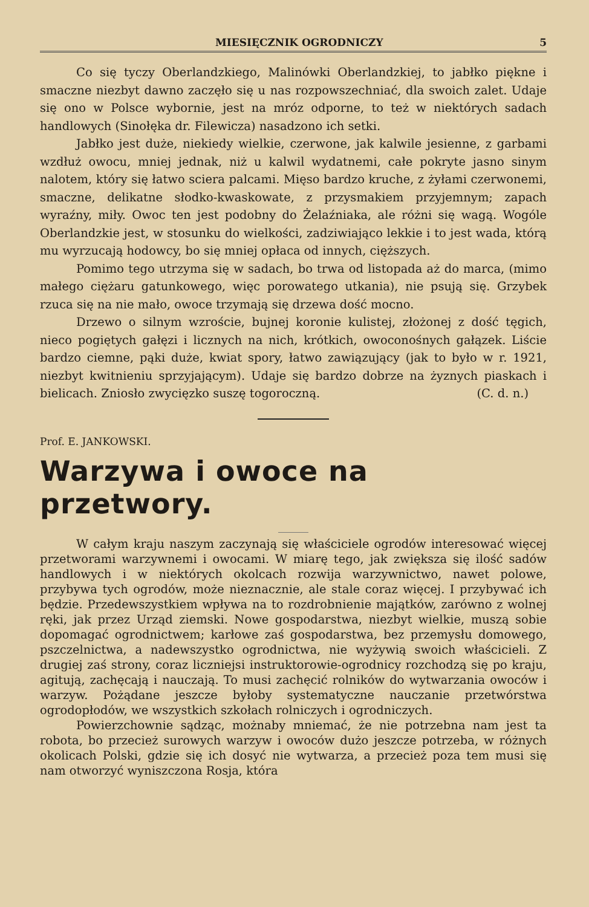MIESIĘCZNIK OGRODNICZY 5
Co się tyczy Oberlandzkiego, Malinówki Oberlandzkiej, to jabłko piękne i smaczne niezbyt dawno zaczęło się u nas rozpowszechniać, dla swoich zalet. Udaje się ono w Polsce wybornie, jest na mróz odporne, to też w niektórych sadach handlowych (Sinołęka dr. Filewicza) nasadzono ich setki.
Jabłko jest duże, niekiedy wielkie, czerwone, jak kalwile jesienne, z garbami wzdłuż owocu, mniej jednak, niż u kalwil wydatnemi, całe pokryte jasno sinym nalotem, który się łatwo sciera palcami. Mięso bardzo kruche, z żyłami czerwonemi, smaczne, delikatne słodko-kwaskowate, z przysmakiem przyjemnym; zapach wyraźny, miły. Owoc ten jest podobny do Żelaźniaka, ale różni się wagą. Wogóle Oberlandzkie jest, w stosunku do wielkości, zadziwiająco lekkie i to jest wada, którą mu wyrzucają hodowcy, bo się mniej opłaca od innych, cięższych.
Pomimo tego utrzyma się w sadach, bo trwa od listopada aż do marca, (mimo małego ciężaru gatunkowego, więc porowatego utkania), nie psują się. Grzybek rzuca się na nie mało, owoce trzymają się drzewa dość mocno.
Drzewo o silnym wzroście, bujnej koronie kulistej, złożonej z dość tęgich, nieco pogiętych gałęzi i licznych na nich, krótkich, owoconośnych gałązek. Liście bardzo ciemne, pąki duże, kwiat spory, łatwo zawiązujący (jak to było w r. 1921, niezbyt kwitnieniu sprzyjającym). Udaje się bardzo dobrze na żyznych piaskach i bielicach. Zniosło zwycięzko suszę togoroczną. (C. d. n.)
Prof. E. JANKOWSKI.
Warzywa i owoce na przetwory.
W całym kraju naszym zaczynają się właściciele ogrodów interesować więcej przetworami warzywnemi i owocami. W miarę tego, jak zwiększa się ilość sadów handlowych i w niektórych okolcach rozwija warzywnictwo, nawet polowe, przybywa tych ogrodów, może nieznacznie, ale stale coraz więcej. I przybywać ich będzie. Przedewszystkiem wpływa na to rozdrobnienie majątków, zarówno z wolnej ręki, jak przez Urząd ziemski. Nowe gospodarstwa, niezbyt wielkie, muszą sobie dopomagać ogrodnictwem; karłowe zaś gospodarstwa, bez przemysłu domowego, pszczelnictwa, a nadewszystko ogrodnictwa, nie wyżywią swoich właścicieli. Z drugiej zaś strony, coraz liczniejsi instruktorowie-ogrodnicy rozchodzą się po kraju, agitują, zachęcają i nauczają. To musi zachęcić rolników do wytwarzania owoców i warzyw. Pożądane jeszcze byłoby systematyczne nauczanie przetwórstwa ogrodopłodów, we wszystkich szkołach rolniczych i ogrodniczych.
Powierzchownie sądząc, możnaby mniemać, że nie potrzebna nam jest ta robota, bo przecież surowych warzyw i owoców dużo jeszcze potrzeba, w różnych okolicach Polski, gdzie się ich dosyć nie wytwarza, a przecież poza tem musi się nam otworzyć wyniszczona Rosja, która